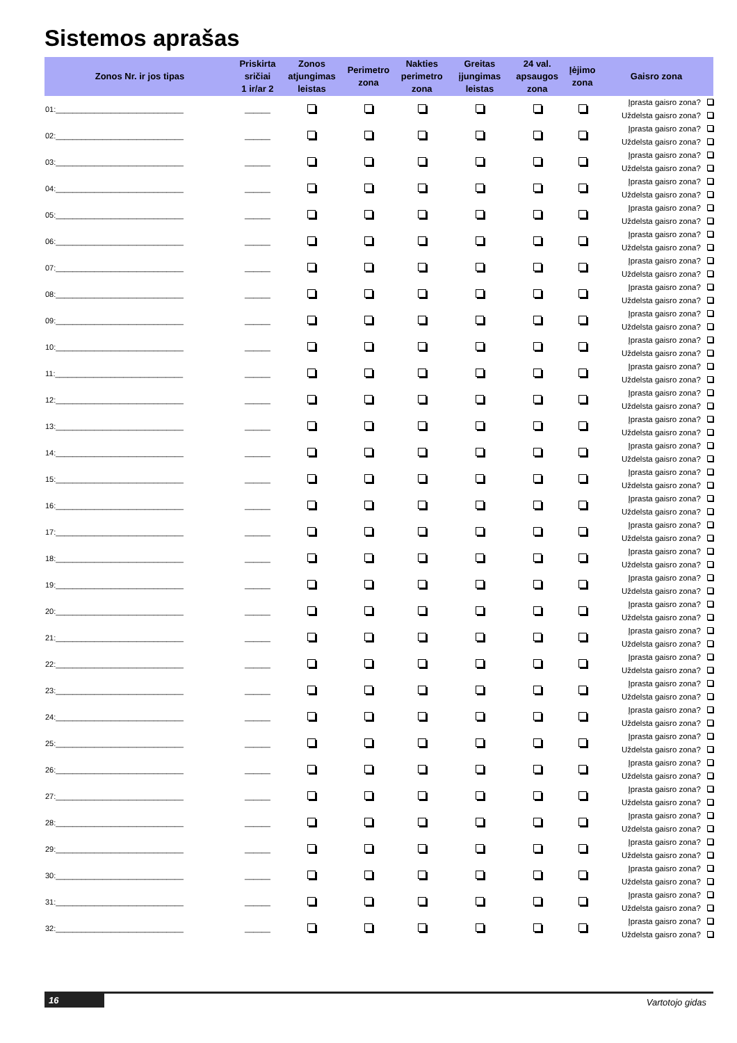Sistemos aprašas
| Zonos Nr. ir jos tipas | Priskirta sričiai 1 ir/ar 2 | Zonos atjungimas leistas | Perimetro zona | Nakties perimetro zona | Greitas įjungimas leistas | 24 val. apsaugos zona | Įėjimo zona | Gaisro zona |
| --- | --- | --- | --- | --- | --- | --- | --- | --- |
| 01:______________________________ | ______ | | | | | | | Įprasta gaisro zona? Uždelsta gaisro zona? |
| 02:______________________________ | ______ | | | | | | | Įprasta gaisro zona? Uždelsta gaisro zona? |
| 03:______________________________ | ______ | | | | | | | Įprasta gaisro zona? Uždelsta gaisro zona? |
| 04:______________________________ | ______ | | | | | | | Įprasta gaisro zona? Uždelsta gaisro zona? |
| 05:______________________________ | ______ | | | | | | | Įprasta gaisro zona? Uždelsta gaisro zona? |
| 06:______________________________ | ______ | | | | | | | Įprasta gaisro zona? Uždelsta gaisro zona? |
| 07:______________________________ | ______ | | | | | | | Įprasta gaisro zona? Uždelsta gaisro zona? |
| 08:______________________________ | ______ | | | | | | | Įprasta gaisro zona? Uždelsta gaisro zona? |
| 09:______________________________ | ______ | | | | | | | Įprasta gaisro zona? Uždelsta gaisro zona? |
| 10:______________________________ | ______ | | | | | | | Įprasta gaisro zona? Uždelsta gaisro zona? |
| 11:______________________________ | ______ | | | | | | | Įprasta gaisro zona? Uždelsta gaisro zona? |
| 12:______________________________ | ______ | | | | | | | Įprasta gaisro zona? Uždelsta gaisro zona? |
| 13:______________________________ | ______ | | | | | | | Įprasta gaisro zona? Uždelsta gaisro zona? |
| 14:______________________________ | ______ | | | | | | | Įprasta gaisro zona? Uždelsta gaisro zona? |
| 15:______________________________ | ______ | | | | | | | Įprasta gaisro zona? Uždelsta gaisro zona? |
| 16:______________________________ | ______ | | | | | | | Įprasta gaisro zona? Uždelsta gaisro zona? |
| 17:______________________________ | ______ | | | | | | | Įprasta gaisro zona? Uždelsta gaisro zona? |
| 18:______________________________ | ______ | | | | | | | Įprasta gaisro zona? Uždelsta gaisro zona? |
| 19:______________________________ | ______ | | | | | | | Įprasta gaisro zona? Uždelsta gaisro zona? |
| 20:______________________________ | ______ | | | | | | | Įprasta gaisro zona? Uždelsta gaisro zona? |
| 21:______________________________ | ______ | | | | | | | Įprasta gaisro zona? Uždelsta gaisro zona? |
| 22:______________________________ | ______ | | | | | | | Įprasta gaisro zona? Uždelsta gaisro zona? |
| 23:______________________________ | ______ | | | | | | | Įprasta gaisro zona? Uždelsta gaisro zona? |
| 24:______________________________ | ______ | | | | | | | Įprasta gaisro zona? Uždelsta gaisro zona? |
| 25:______________________________ | ______ | | | | | | | Įprasta gaisro zona? Uždelsta gaisro zona? |
| 26:______________________________ | ______ | | | | | | | Įprasta gaisro zona? Uždelsta gaisro zona? |
| 27:______________________________ | ______ | | | | | | | Įprasta gaisro zona? Uždelsta gaisro zona? |
| 28:______________________________ | ______ | | | | | | | Įprasta gaisro zona? Uždelsta gaisro zona? |
| 29:______________________________ | ______ | | | | | | | Įprasta gaisro zona? Uždelsta gaisro zona? |
| 30:______________________________ | ______ | | | | | | | Įprasta gaisro zona? Uždelsta gaisro zona? |
| 31:______________________________ | ______ | | | | | | | Įprasta gaisro zona? Uždelsta gaisro zona? |
| 32:______________________________ | ______ | | | | | | | Įprasta gaisro zona? Uždelsta gaisro zona? |
16 Vartotojo gidas